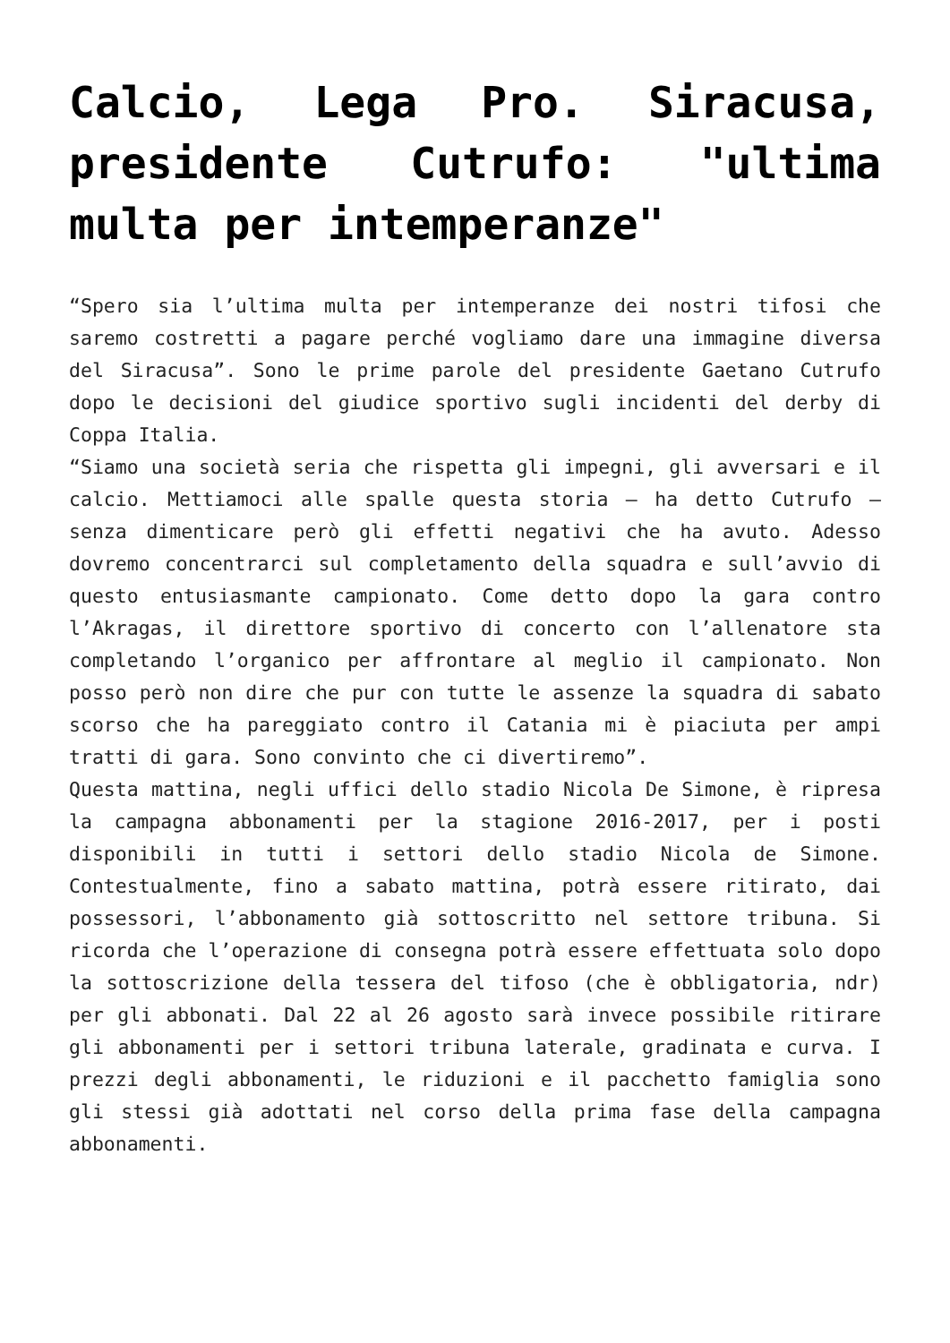Calcio, Lega Pro. Siracusa, presidente Cutrufo: "ultima multa per intemperanze"
“Spero sia l’ultima multa per intemperanze dei nostri tifosi che saremo costretti a pagare perché vogliamo dare una immagine diversa del Siracusa”. Sono le prime parole del presidente Gaetano Cutrufo dopo le decisioni del giudice sportivo sugli incidenti del derby di Coppa Italia.
“Siamo una società seria che rispetta gli impegni, gli avversari e il calcio. Mettiamoci alle spalle questa storia – ha detto Cutrufo – senza dimenticare però gli effetti negativi che ha avuto. Adesso dovremo concentrarci sul completamento della squadra e sull’avvio di questo entusiasmante campionato. Come detto dopo la gara contro l’Akragas, il direttore sportivo di concerto con l’allenatore sta completando l’organico per affrontare al meglio il campionato. Non posso però non dire che pur con tutte le assenze la squadra di sabato scorso che ha pareggiato contro il Catania mi è piaciuta per ampi tratti di gara. Sono convinto che ci divertiremo”.
Questa mattina, negli uffici dello stadio Nicola De Simone, è ripresa la campagna abbonamenti per la stagione 2016-2017, per i posti disponibili in tutti i settori dello stadio Nicola de Simone. Contestualmente, fino a sabato mattina, potrà essere ritirato, dai possessori, l’abbonamento già sottoscritto nel settore tribuna. Si ricorda che l’operazione di consegna potrà essere effettuata solo dopo la sottoscrizione della tessera del tifoso (che è obbligatoria, ndr) per gli abbonati. Dal 22 al 26 agosto sarà invece possibile ritirare gli abbonamenti per i settori tribuna laterale, gradinata e curva. I prezzi degli abbonamenti, le riduzioni e il pacchetto famiglia sono gli stessi già adottati nel corso della prima fase della campagna abbonamenti.